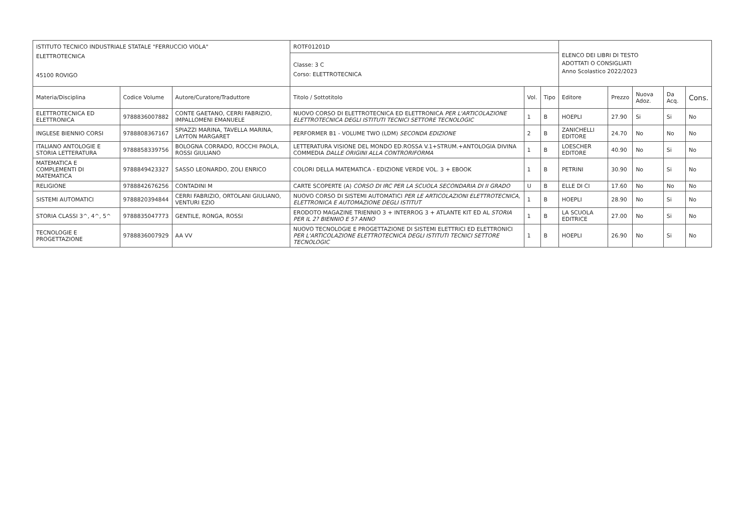| ISTITUTO TECNICO INDUSTRIALE STATALE "FERRUCCIO VIOLA" ELETTROTECNICA 45100 ROVIGO | | | ROTF01201D | | | ELENCO DEI LIBRI DI TESTO ADOTTATI O CONSIGLIATI Anno Scolastico 2022/2023 | | | | |
| | | | Classe: 3 C Corso: ELETTROTECNICA | | | | | | | |
| Materia/Disciplina | Codice Volume | Autore/Curatore/Traduttore | Titolo / Sottotitolo | Vol. | Tipo | Editore | Prezzo | Nuova Adoz. | Da Acq. | Cons. |
| ELETTROTECNICA ED ELETTRONICA | 9788836007882 | CONTE GAETANO, CERRI FABRIZIO, IMPALLOMENI EMANUELE | NUOVO CORSO DI ELETTROTECNICA ED ELETTRONICA PER L'ARTICOLAZIONE ELETTROTECNICA DEGLI ISTITUTI TECNICI SETTORE TECNOLOGIC | 1 | B | HOEPLI | 27.90 | Si | Si | No |
| INGLESE BIENNIO CORSI | 9788808367167 | SPIAZZI MARINA, TAVELLA MARINA, LAYTON MARGARET | PERFORMER B1 - VOLUME TWO (LDM) SECONDA EDIZIONE | 2 | B | ZANICHELLI EDITORE | 24.70 | No | No | No |
| ITALIANO ANTOLOGIE E STORIA LETTERATURA | 9788858339756 | BOLOGNA CORRADO, ROCCHI PAOLA, ROSSI GIULIANO | LETTERATURA VISIONE DEL MONDO ED.ROSSA V.1+STRUM.+ANTOLOGIA DIVINA COMMEDIA DALLE ORIGINI ALLA CONTRORIFORMA | 1 | B | LOESCHER EDITORE | 40.90 | No | Si | No |
| MATEMATICA E COMPLEMENTI DI MATEMATICA | 9788849423327 | SASSO LEONARDO, ZOLI ENRICO | COLORI DELLA MATEMATICA - EDIZIONE VERDE VOL. 3 + EBOOK | 1 | B | PETRINI | 30.90 | No | Si | No |
| RELIGIONE | 9788842676256 | CONTADINI M | CARTE SCOPERTE (A) CORSO DI IRC PER LA SCUOLA SECONDARIA DI II GRADO | U | B | ELLE DI CI | 17.60 | No | No | No |
| SISTEMI AUTOMATICI | 9788820394844 | CERRI FABRIZIO, ORTOLANI GIULIANO, VENTURI EZIO | NUOVO CORSO DI SISTEMI AUTOMATICI PER LE ARTICOLAZIONI ELETTROTECNICA, ELETTRONICA E AUTOMAZIONE DEGLI ISTITUT | 1 | B | HOEPLI | 28.90 | No | Si | No |
| STORIA CLASSI 3^, 4^, 5^ | 9788835047773 | GENTILE, RONGA, ROSSI | ERODOTO MAGAZINE TRIENNIO 3 + INTERROG 3 + ATLANTE KIT ED AL STORIA PER IL 2? BIENNIO E 5? ANNO | 1 | B | LA SCUOLA EDITRICE | 27.00 | No | Si | No |
| TECNOLOGIE E PROGETTAZIONE | 9788836007929 | AA VV | NUOVO TECNOLOGIE E PROGETTAZIONE DI SISTEMI ELETTRICI ED ELETTRONICI PER L'ARTICOLAZIONE ELETTROTECNICA DEGLI ISTITUTI TECNICI SETTORE TECNOLOGIC | 1 | B | HOEPLI | 26.90 | No | Si | No |